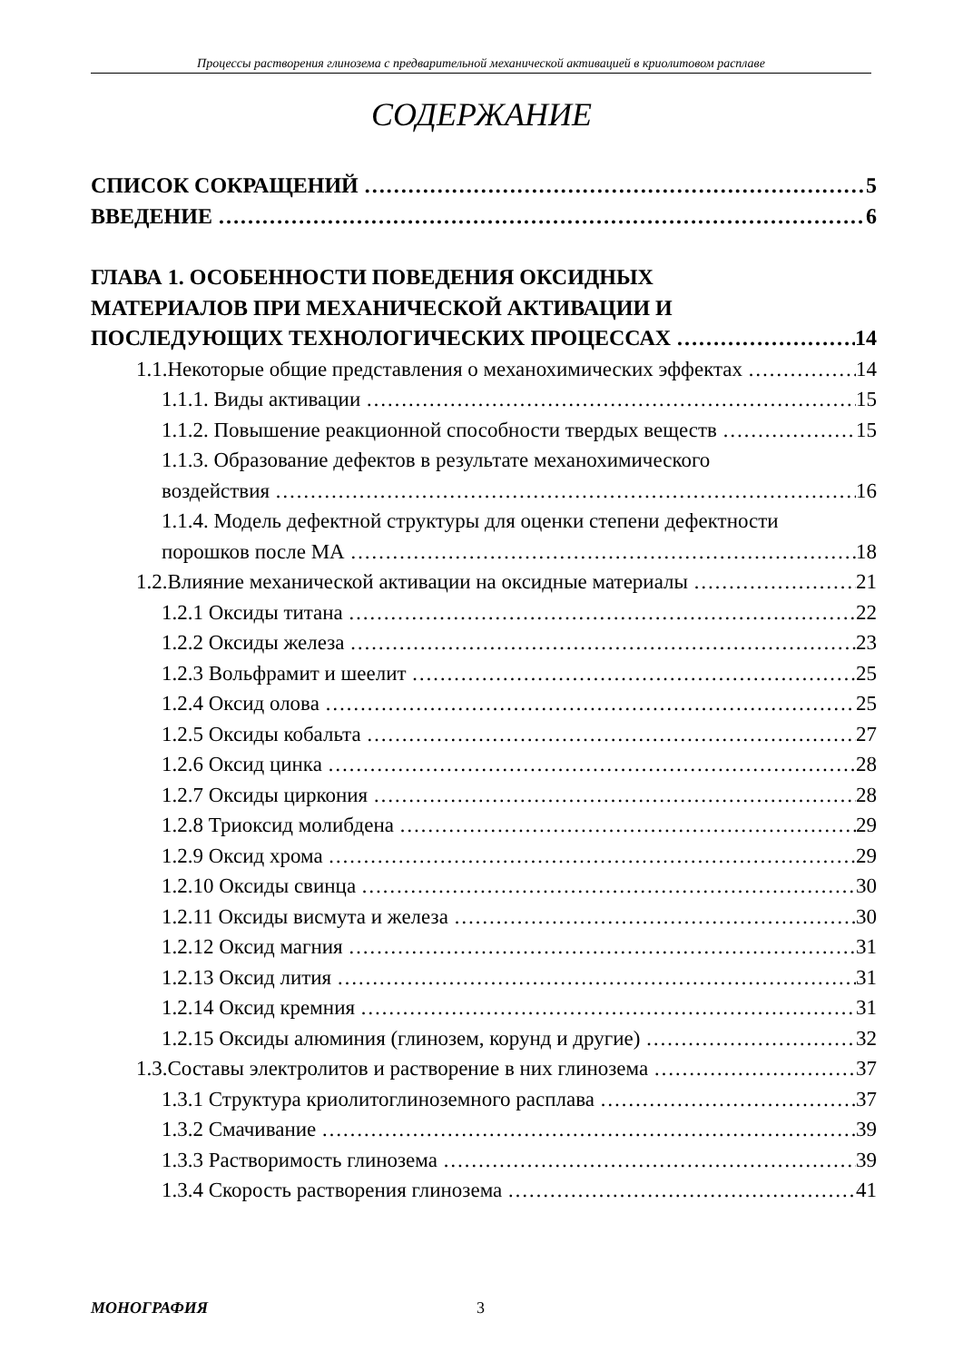Процессы растворения глинозема с предварительной механической активацией в криолитовом расплаве
СОДЕРЖАНИЕ
СПИСОК СОКРАЩЕНИЙ 5
ВВЕДЕНИЕ 6
ГЛАВА 1. ОСОБЕННОСТИ ПОВЕДЕНИЯ ОКСИДНЫХ
МАТЕРИАЛОВ ПРИ МЕХАНИЧЕСКОЙ АКТИВАЦИИ И
ПОСЛЕДУЮЩИХ ТЕХНОЛОГИЧЕСКИХ ПРОЦЕССАХ 14
1.1.Некоторые общие представления о механохимических эффектах 14
1.1.1. Виды активации 15
1.1.2. Повышение реакционной способности твердых веществ 15
1.1.3. Образование дефектов в результате механохимического
воздействия 16
1.1.4. Модель дефектной структуры для оценки степени дефектности
порошков после МА 18
1.2.Влияние механической активации на оксидные материалы 21
1.2.1 Оксиды титана 22
1.2.2 Оксиды железа 23
1.2.3 Вольфрамит и шеелит 25
1.2.4 Оксид олова 25
1.2.5 Оксиды кобальта 27
1.2.6 Оксид цинка 28
1.2.7 Оксиды циркония 28
1.2.8 Триоксид молибдена 29
1.2.9 Оксид хрома 29
1.2.10 Оксиды свинца 30
1.2.11 Оксиды висмута и железа 30
1.2.12 Оксид магния 31
1.2.13 Оксид лития 31
1.2.14 Оксид кремния 31
1.2.15 Оксиды алюминия (глинозем, корунд и другие) 32
1.3.Составы электролитов и растворение в них глинозема 37
1.3.1 Структура криолитоглиноземного расплава 37
1.3.2 Смачивание 39
1.3.3 Растворимость глинозема 39
1.3.4 Скорость растворения глинозема 41
МОНОГРАФИЯ 3